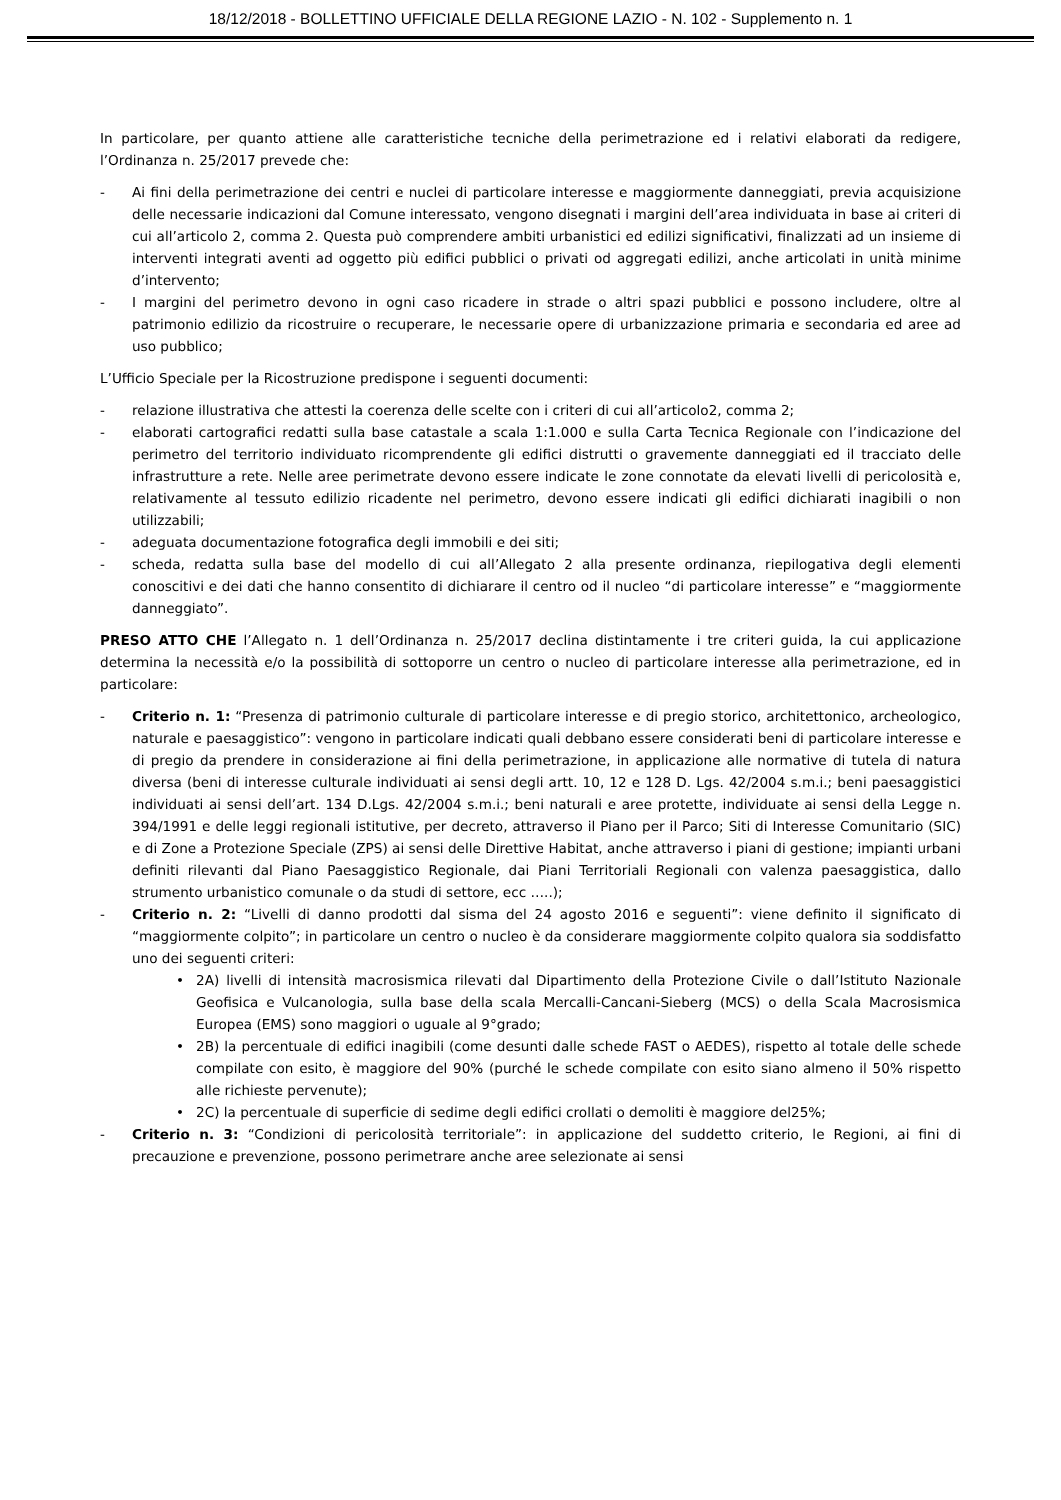18/12/2018 - BOLLETTINO UFFICIALE DELLA REGIONE LAZIO - N. 102 - Supplemento n. 1
In particolare, per quanto attiene alle caratteristiche tecniche della perimetrazione ed i relativi elaborati da redigere, l’Ordinanza n. 25/2017 prevede che:
- Ai fini della perimetrazione dei centri e nuclei di particolare interesse e maggiormente danneggiati, previa acquisizione delle necessarie indicazioni dal Comune interessato, vengono disegnati i margini dell’area individuata in base ai criteri di cui all’articolo 2, comma 2. Questa può comprendere ambiti urbanistici ed edilizi significativi, finalizzati ad un insieme di interventi integrati aventi ad oggetto più edifici pubblici o privati od aggregati edilizi, anche articolati in unità minime d’intervento;
- I margini del perimetro devono in ogni caso ricadere in strade o altri spazi pubblici e possono includere, oltre al patrimonio edilizio da ricostruire o recuperare, le necessarie opere di urbanizzazione primaria e secondaria ed aree ad uso pubblico;
L’Ufficio Speciale per la Ricostruzione predispone i seguenti documenti:
- relazione illustrativa che attesti la coerenza delle scelte con i criteri di cui all’articolo2, comma 2;
- elaborati cartografici redatti sulla base catastale a scala 1:1.000 e sulla Carta Tecnica Regionale con l’indicazione del perimetro del territorio individuato ricomprendente gli edifici distrutti o gravemente danneggiati ed il tracciato delle infrastrutture a rete. Nelle aree perimetrate devono essere indicate le zone connotate da elevati livelli di pericolosità e, relativamente al tessuto edilizio ricadente nel perimetro, devono essere indicati gli edifici dichiarati inagibili o non utilizzabili;
- adeguata documentazione fotografica degli immobili e dei siti;
- scheda, redatta sulla base del modello di cui all’Allegato 2 alla presente ordinanza, riepilogativa degli elementi conoscitivi e dei dati che hanno consentito di dichiarare il centro od il nucleo “di particolare interesse” e “maggiormente danneggiato”.
PRESO ATTO CHE l’Allegato n. 1 dell’Ordinanza n. 25/2017 declina distintamente i tre criteri guida, la cui applicazione determina la necessità e/o la possibilità di sottoporre un centro o nucleo di particolare interesse alla perimetrazione, ed in particolare:
- Criterio n. 1: “Presenza di patrimonio culturale di particolare interesse e di pregio storico, architettonico, archeologico, naturale e paesaggistico”: vengono in particolare indicati quali debbano essere considerati beni di particolare interesse e di pregio da prendere in considerazione ai fini della perimetrazione, in applicazione alle normative di tutela di natura diversa (beni di interesse culturale individuati ai sensi degli artt. 10, 12 e 128 D. Lgs. 42/2004 s.m.i.; beni paesaggistici individuati ai sensi dell’art. 134 D.Lgs. 42/2004 s.m.i.; beni naturali e aree protette, individuate ai sensi della Legge n. 394/1991 e delle leggi regionali istitutive, per decreto, attraverso il Piano per il Parco; Siti di Interesse Comunitario (SIC) e di Zone a Protezione Speciale (ZPS) ai sensi delle Direttive Habitat, anche attraverso i piani di gestione; impianti urbani definiti rilevanti dal Piano Paesaggistico Regionale, dai Piani Territoriali Regionali con valenza paesaggistica, dallo strumento urbanistico comunale o da studi di settore, ecc …..);
- Criterio n. 2: “Livelli di danno prodotti dal sisma del 24 agosto 2016 e seguenti”: viene definito il significato di “maggiormente colpito”; in particolare un centro o nucleo è da considerare maggiormente colpito qualora sia soddisfatto uno dei seguenti criteri:
• 2A) livelli di intensità macrosismica rilevati dal Dipartimento della Protezione Civile o dall’Istituto Nazionale Geofisica e Vulcanologia, sulla base della scala Mercalli-Cancani-Sieberg (MCS) o della Scala Macrosismica Europea (EMS) sono maggiori o uguale al 9°grado;
• 2B) la percentuale di edifici inagibili (come desunti dalle schede FAST o AEDES), rispetto al totale delle schede compilate con esito, è maggiore del 90% (purché le schede compilate con esito siano almeno il 50% rispetto alle richieste pervenute);
• 2C) la percentuale di superficie di sedime degli edifici crollati o demoliti è maggiore del25%;
- Criterio n. 3: “Condizioni di pericolosità territoriale”: in applicazione del suddetto criterio, le Regioni, ai fini di precauzione e prevenzione, possono perimetrare anche aree selezionate ai sensi